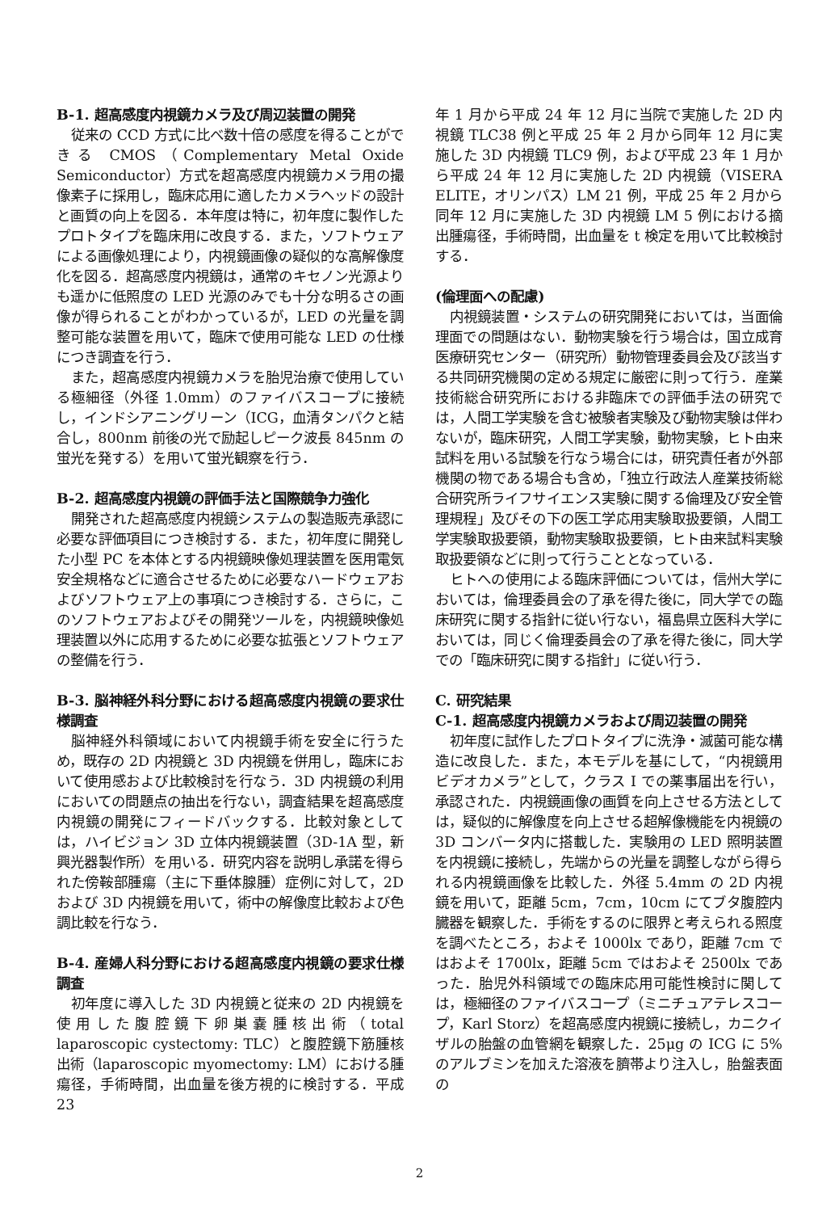B-1. 超高感度内視鏡カメラ及び周辺装置の開発
従来の CCD 方式に比べ数十倍の感度を得ることができる CMOS（Complementary Metal Oxide Semiconductor）方式を超高感度内視鏡カメラ用の撮像素子に採用し，臨床応用に適したカメラヘッドの設計と画質の向上を図る．本年度は特に，初年度に製作したプロトタイプを臨床用に改良する．また，ソフトウェアによる画像処理により，内視鏡画像の疑似的な高解像度化を図る．超高感度内視鏡は，通常のキセノン光源よりも遥かに低照度の LED 光源のみでも十分な明るさの画像が得られることがわかっているが，LED の光量を調整可能な装置を用いて，臨床で使用可能な LED の仕様につき調査を行う．
また，超高感度内視鏡カメラを胎児治療で使用している極細径（外径 1.0mm）のファイバスコープに接続し，インドシアニングリーン（ICG，血清タンパクと結合し，800nm 前後の光で励起しピーク波長 845nm の蛍光を発する）を用いて蛍光観察を行う．
B-2. 超高感度内視鏡の評価手法と国際競争力強化
開発された超高感度内視鏡システムの製造販売承認に必要な評価項目につき検討する．また，初年度に開発した小型 PC を本体とする内視鏡映像処理装置を医用電気安全規格などに適合させるために必要なハードウェアおよびソフトウェア上の事項につき検討する．さらに，このソフトウェアおよびその開発ツールを，内視鏡映像処理装置以外に応用するために必要な拡張とソフトウェアの整備を行う．
B-3. 脳神経外科分野における超高感度内視鏡の要求仕様調査
脳神経外科領域において内視鏡手術を安全に行うため，既存の 2D 内視鏡と 3D 内視鏡を併用し，臨床において使用感および比較検討を行なう．3D 内視鏡の利用においての問題点の抽出を行ない，調査結果を超高感度内視鏡の開発にフィードバックする．比較対象としては，ハイビジョン 3D 立体内視鏡装置（3D-1A 型，新興光器製作所）を用いる．研究内容を説明し承諾を得られた傍鞍部腫瘍（主に下垂体腺腫）症例に対して，2D および 3D 内視鏡を用いて，術中の解像度比較および色調比較を行なう．
B-4. 産婦人科分野における超高感度内視鏡の要求仕様調査
初年度に導入した 3D 内視鏡と従来の 2D 内視鏡を使用した腹腔鏡下卵巣嚢腫核出術（total laparoscopic cystectomy: TLC）と腹腔鏡下筋腫核出術（laparoscopic myomectomy: LM）における腫瘍径，手術時間，出血量を後方視的に検討する．平成 23
年 1 月から平成 24 年 12 月に当院で実施した 2D 内視鏡 TLC38 例と平成 25 年 2 月から同年 12 月に実施した 3D 内視鏡 TLC9 例，および平成 23 年 1 月から平成 24 年 12 月に実施した 2D 内視鏡（VISERA ELITE，オリンパス）LM 21 例，平成 25 年 2 月から同年 12 月に実施した 3D 内視鏡 LM 5 例における摘出腫瘍径，手術時間，出血量を t 検定を用いて比較検討する．
(倫理面への配慮)
内視鏡装置・システムの研究開発においては，当面倫理面での問題はない．動物実験を行う場合は，国立成育医療研究センター（研究所）動物管理委員会及び該当する共同研究機関の定める規定に厳密に則って行う．産業技術総合研究所における非臨床での評価手法の研究では，人間工学実験を含む被験者実験及び動物実験は伴わないが，臨床研究，人間工学実験，動物実験，ヒト由来試料を用いる試験を行なう場合には，研究責任者が外部機関の物である場合も含め，「独立行政法人産業技術総合研究所ライフサイエンス実験に関する倫理及び安全管理規程」及びその下の医工学応用実験取扱要領，人間工学実験取扱要領，動物実験取扱要領，ヒト由来試料実験取扱要領などに則って行うこととなっている．
ヒトへの使用による臨床評価については，信州大学においては，倫理委員会の了承を得た後に，同大学での臨床研究に関する指針に従い行ない，福島県立医科大学においては，同じく倫理委員会の了承を得た後に，同大学での「臨床研究に関する指針」に従い行う．
C. 研究結果
C-1. 超高感度内視鏡カメラおよび周辺装置の開発
初年度に試作したプロトタイプに洗浄・滅菌可能な構造に改良した．また，本モデルを基にして，“内視鏡用ビデオカメラ”として，クラス I での薬事届出を行い，承認された．内視鏡画像の画質を向上させる方法としては，疑似的に解像度を向上させる超解像機能を内視鏡の 3D コンバータ内に搭載した．実験用の LED 照明装置を内視鏡に接続し，先端からの光量を調整しながら得られる内視鏡画像を比較した．外径 5.4mm の 2D 内視鏡を用いて，距離 5cm，7cm，10cm にてブタ腹腔内臓器を観察した．手術をするのに限界と考えられる照度を調べたところ，およそ 1000lx であり，距離 7cm ではおよそ 1700lx，距離 5cm ではおよそ 2500lx であった．胎児外科領域での臨床応用可能性検討に関しては，極細径のファイバスコープ（ミニチュアテレスコープ，Karl Storz）を超高感度内視鏡に接続し，カニクイザルの胎盤の血管網を観察した．25μg の ICG に 5%のアルブミンを加えた溶液を臍帯より注入し，胎盤表面の
2